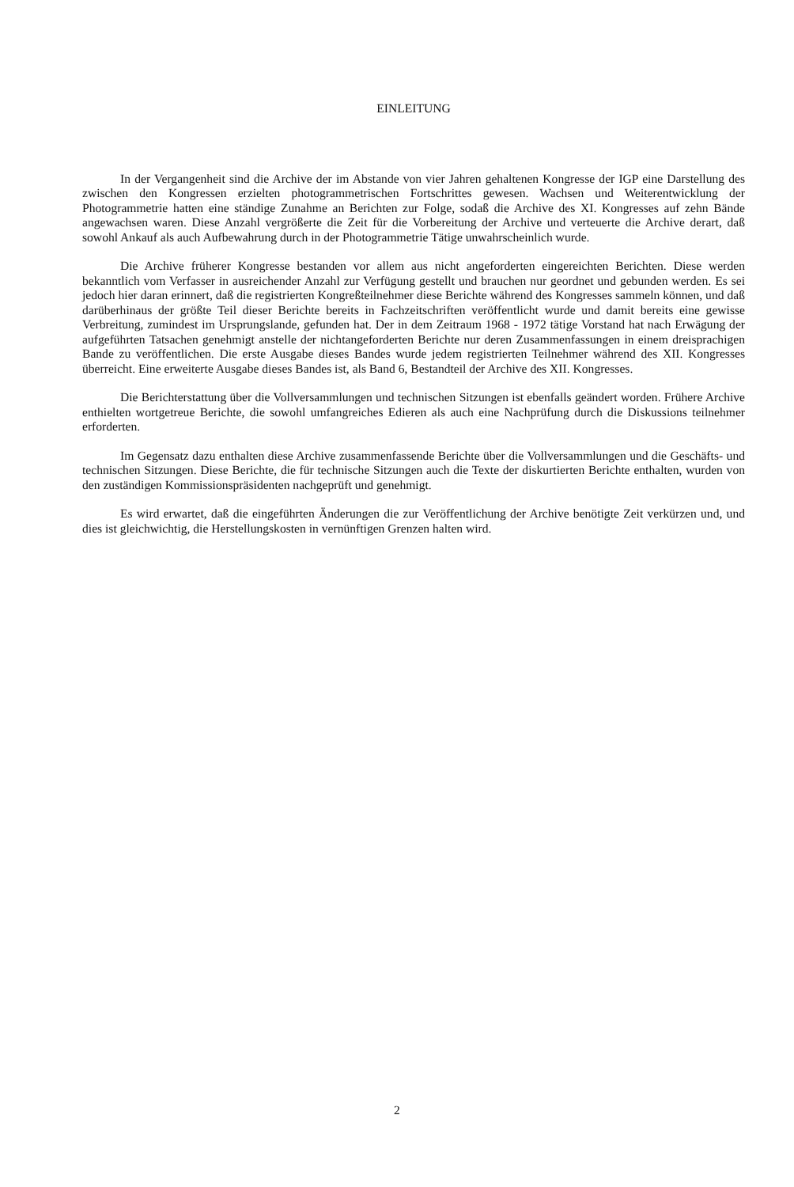EINLEITUNG
In der Vergangenheit sind die Archive der im Abstande von vier Jahren gehaltenen Kongresse der IGP eine Darstellung des zwischen den Kongressen erzielten photogrammetrischen Fortschrittes gewesen. Wachsen und Weiterentwicklung der Photogrammetrie hatten eine ständige Zunahme an Berichten zur Folge, sodaß die Archive des XI. Kongresses auf zehn Bände angewachsen waren. Diese Anzahl vergrößerte die Zeit für die Vorbereitung der Archive und verteuerte die Archive derart, daß sowohl Ankauf als auch Aufbewahrung durch in der Photogrammetrie Tätige unwahrscheinlich wurde.
Die Archive früherer Kongresse bestanden vor allem aus nicht angeforderten eingereichten Berichten. Diese werden bekanntlich vom Verfasser in ausreichender Anzahl zur Verfügung gestellt und brauchen nur geordnet und gebunden werden. Es sei jedoch hier daran erinnert, daß die registrierten Kongreßteilnehmer diese Berichte während des Kongresses sammeln können, und daß darüberhinaus der größte Teil dieser Berichte bereits in Fachzeitschriften veröffentlicht wurde und damit bereits eine gewisse Verbreitung, zumindest im Ursprungslande, gefunden hat. Der in dem Zeitraum 1968 - 1972 tätige Vorstand hat nach Erwägung der aufgeführten Tatsachen genehmigt anstelle der nichtangeforderten Berichte nur deren Zusammenfassungen in einem dreisprachigen Bande zu veröffentlichen. Die erste Ausgabe dieses Bandes wurde jedem registrierten Teilnehmer während des XII. Kongresses überreicht. Eine erweiterte Ausgabe dieses Bandes ist, als Band 6, Bestandteil der Archive des XII. Kongresses.
Die Berichterstattung über die Vollversammlungen und technischen Sitzungen ist ebenfalls geändert worden. Frühere Archive enthielten wortgetreue Berichte, die sowohl umfangreiches Edieren als auch eine Nachprüfung durch die Diskussions teilnehmer erforderten.
Im Gegensatz dazu enthalten diese Archive zusammenfassende Berichte über die Vollversammlungen und die Geschäfts- und technischen Sitzungen. Diese Berichte, die für technische Sitzungen auch die Texte der diskurtierten Berichte enthalten, wurden von den zuständigen Kommissionspräsidenten nachgeprüft und genehmigt.
Es wird erwartet, daß die eingeführten Änderungen die zur Veröffentlichung der Archive benötigte Zeit verkürzen und, und dies ist gleichwichtig, die Herstellungskosten in vernünftigen Grenzen halten wird.
2